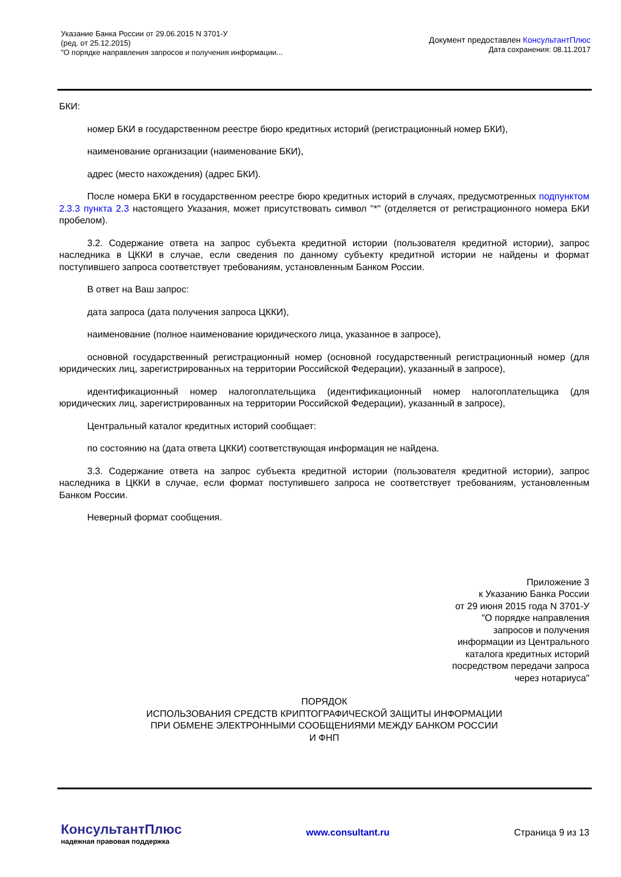Указание Банка России от 29.06.2015 N 3701-У
(ред. от 25.12.2015)
"О порядке направления запросов и получения информации...
Документ предоставлен КонсультантПлюс
Дата сохранения: 08.11.2017
БКИ:
номер БКИ в государственном реестре бюро кредитных историй (регистрационный номер БКИ),
наименование организации (наименование БКИ),
адрес (место нахождения) (адрес БКИ).
После номера БКИ в государственном реестре бюро кредитных историй в случаях, предусмотренных подпунктом 2.3.3 пункта 2.3 настоящего Указания, может присутствовать символ "*" (отделяется от регистрационного номера БКИ пробелом).
3.2. Содержание ответа на запрос субъекта кредитной истории (пользователя кредитной истории), запрос наследника в ЦККИ в случае, если сведения по данному субъекту кредитной истории не найдены и формат поступившего запроса соответствует требованиям, установленным Банком России.
В ответ на Ваш запрос:
дата запроса (дата получения запроса ЦККИ),
наименование (полное наименование юридического лица, указанное в запросе),
основной государственный регистрационный номер (основной государственный регистрационный номер (для юридических лиц, зарегистрированных на территории Российской Федерации), указанный в запросе),
идентификационный номер налогоплательщика (идентификационный номер налогоплательщика (для юридических лиц, зарегистрированных на территории Российской Федерации), указанный в запросе),
Центральный каталог кредитных историй сообщает:
по состоянию на (дата ответа ЦККИ) соответствующая информация не найдена.
3.3. Содержание ответа на запрос субъекта кредитной истории (пользователя кредитной истории), запрос наследника в ЦККИ в случае, если формат поступившего запроса не соответствует требованиям, установленным Банком России.
Неверный формат сообщения.
Приложение 3
к Указанию Банка России
от 29 июня 2015 года N 3701-У
"О порядке направления
запросов и получения
информации из Центрального
каталога кредитных историй
посредством передачи запроса
через нотариуса"
ПОРЯДОК
ИСПОЛЬЗОВАНИЯ СРЕДСТВ КРИПТОГРАФИЧЕСКОЙ ЗАЩИТЫ ИНФОРМАЦИИ
ПРИ ОБМЕНЕ ЭЛЕКТРОННЫМИ СООБЩЕНИЯМИ МЕЖДУ БАНКОМ РОССИИ
И ФНП
КонсультантПлюс
надежная правовая поддержка
www.consultant.ru Страница 9 из 13